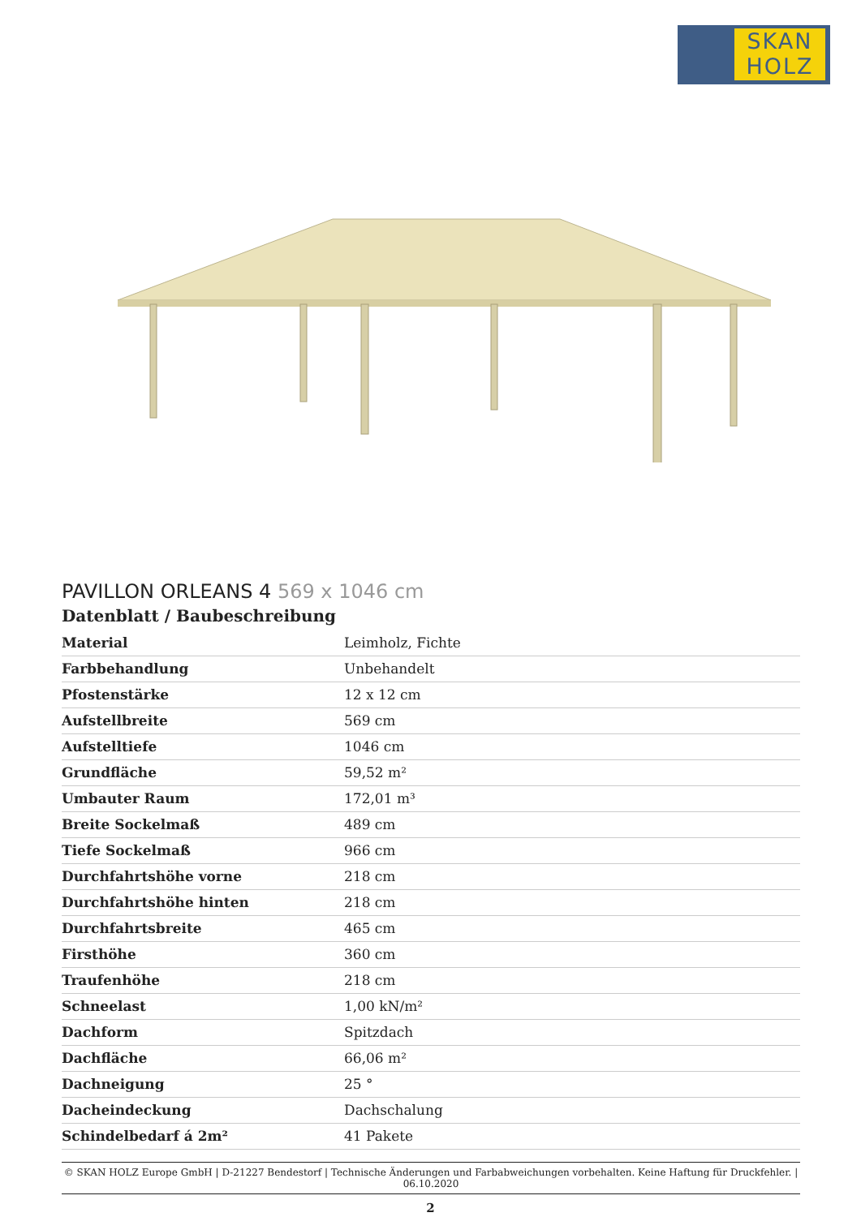SKAN
HOLZ
PAVILLON ORLEANS 4 569 x 1046 cm
Datenblatt / Baubeschreibung
| Material | Leimholz, Fichte |
| Farbbehandlung | Unbehandelt |
| Pfostenstärke | 12 x 12 cm |
| Aufstellbreite | 569 cm |
| Aufstelltiefe | 1046 cm |
| Grundfläche | 59,52 m² |
| Umbauter Raum | 172,01 m³ |
| Breite Sockelmaß | 489 cm |
| Tiefe Sockelmaß | 966 cm |
| Durchfahrtshöhe vorne | 218 cm |
| Durchfahrtshöhe hinten | 218 cm |
| Durchfahrtsbreite | 465 cm |
| Firsthöhe | 360 cm |
| Traufenhöhe | 218 cm |
| Schneelast | 1,00 kN/m² |
| Dachform | Spitzdach |
| Dachfläche | 66,06 m² |
| Dachneigung | 25 ° |
| Dacheindeckung | Dachschalung |
| Schindelbedarf á 2m² | 41 Pakete |
© SKAN HOLZ Europe GmbH | D-21227 Bendestorf | Technische Änderungen und Farbabweichungen vorbehalten. Keine Haftung für Druckfehler. | 06.10.2020
2